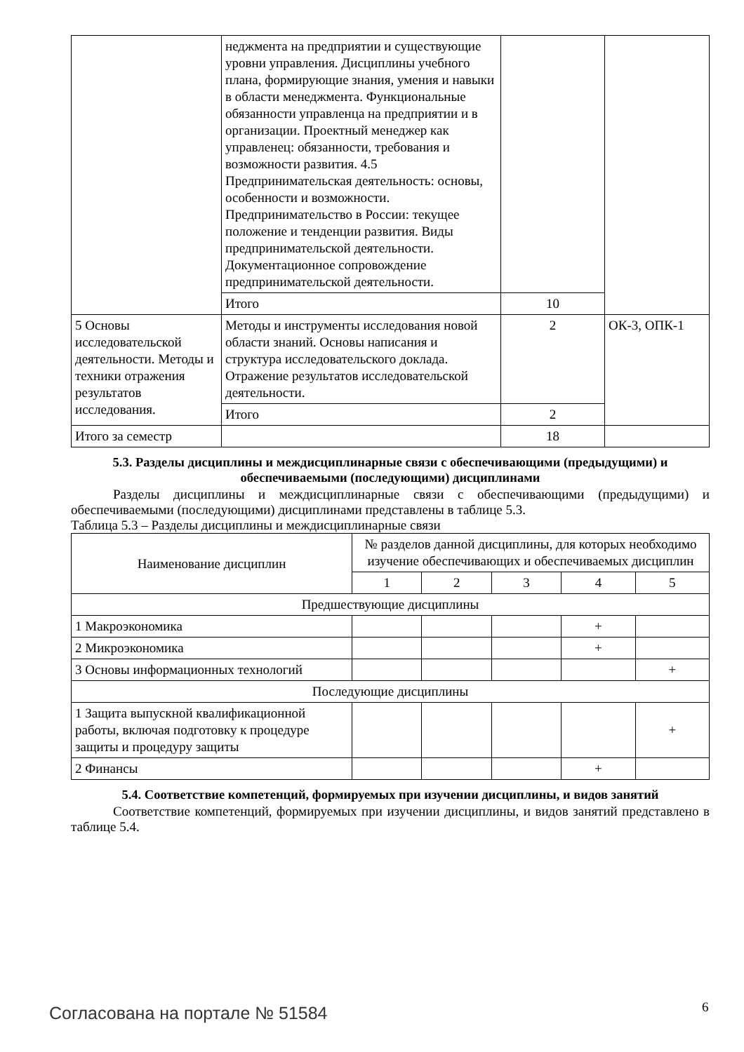| | неджмента на предприятии и существующие уровни управления. Дисциплины учебного плана, формирующие знания, умения и навыки в области менеджмента. Функциональные обязанности управленца на предприятии и в организации. Проектный менеджер как управленец: обязанности, требования и возможности развития. 4.5 Предпринимательская деятельность: основы, особенности и возможности. Предпринимательство в России: текущее положение и тенденции развития. Виды предпринимательской деятельности. Документационное сопровождение предпринимательской деятельности. | | |
| | Итого | 10 | |
| 5 Основы исследовательской деятельности. Методы и техники отражения результатов исследования. | Методы и инструменты исследования новой области знаний. Основы написания и структура исследовательского доклада. Отражение результатов исследовательской деятельности. | 2 | ОК-3, ОПК-1 |
| | Итого | 2 | |
| Итого за семестр | | 18 | |
5.3. Разделы дисциплины и междисциплинарные связи с обеспечивающими (предыдущими) и обеспечиваемыми (последующими) дисциплинами
Разделы дисциплины и междисциплинарные связи с обеспечивающими (предыдущими) и обеспечиваемыми (последующими) дисциплинами представлены в таблице 5.3.
Таблица 5.3 – Разделы дисциплины и междисциплинарные связи
| Наименование дисциплин | № разделов данной дисциплины, для которых необходимо изучение обеспечивающих и обеспечиваемых дисциплин | | | | |
| --- | --- | --- | --- | --- | --- |
| | 1 | 2 | 3 | 4 | 5 |
| Предшествующие дисциплины | | | | | |
| 1 Макроэкономика | | | | + | |
| 2 Микроэкономика | | | | + | |
| 3 Основы информационных технологий | | | | | + |
| Последующие дисциплины | | | | | |
| 1 Защита выпускной квалификационной работы, включая подготовку к процедуре защиты и процедуру защиты | | | | | + |
| 2 Финансы | | | | + | |
5.4. Соответствие компетенций, формируемых при изучении дисциплины, и видов занятий
Соответствие компетенций, формируемых при изучении дисциплины, и видов занятий представлено в таблице 5.4.
Согласована на портале № 51584 6